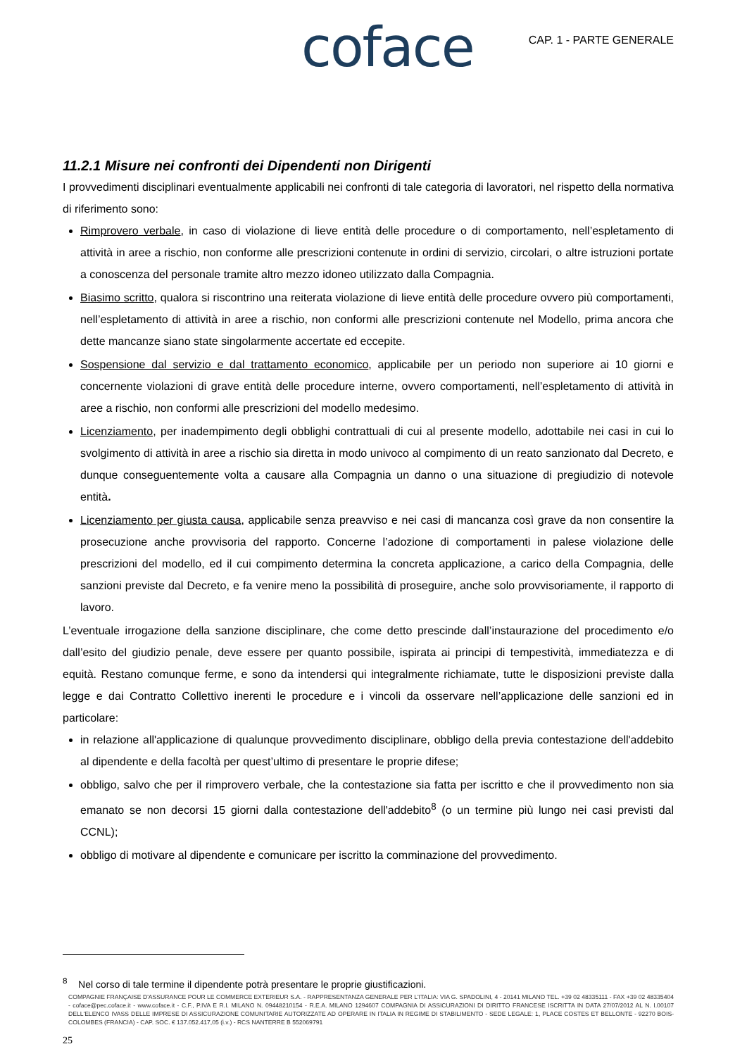coface CAP. 1 - PARTE GENERALE
11.2.1 Misure nei confronti dei Dipendenti non Dirigenti
I provvedimenti disciplinari eventualmente applicabili nei confronti di tale categoria di lavoratori, nel rispetto della normativa di riferimento sono:
Rimprovero verbale, in caso di violazione di lieve entità delle procedure o di comportamento, nell’espletamento di attività in aree a rischio, non conforme alle prescrizioni contenute in ordini di servizio, circolari, o altre istruzioni portate a conoscenza del personale tramite altro mezzo idoneo utilizzato dalla Compagnia.
Biasimo scritto, qualora si riscontrino una reiterata violazione di lieve entità delle procedure ovvero più comportamenti, nell’espletamento di attività in aree a rischio, non conformi alle prescrizioni contenute nel Modello, prima ancora che dette mancanze siano state singolarmente accertate ed eccepite.
Sospensione dal servizio e dal trattamento economico, applicabile per un periodo non superiore ai 10 giorni e concernente violazioni di grave entità delle procedure interne, ovvero comportamenti, nell’espletamento di attività in aree a rischio, non conformi alle prescrizioni del modello medesimo.
Licenziamento, per inadempimento degli obblighi contrattuali di cui al presente modello, adottabile nei casi in cui lo svolgimento di attività in aree a rischio sia diretta in modo univoco al compimento di un reato sanzionato dal Decreto, e dunque conseguentemente volta a causare alla Compagnia un danno o una situazione di pregiudizio di notevole entità.
Licenziamento per giusta causa, applicabile senza preavviso e nei casi di mancanza così grave da non consentire la prosecuzione anche provvisoria del rapporto. Concerne l’adozione di comportamenti in palese violazione delle prescrizioni del modello, ed il cui compimento determina la concreta applicazione, a carico della Compagnia, delle sanzioni previste dal Decreto, e fa venire meno la possibilità di proseguire, anche solo provvisoriamente, il rapporto di lavoro.
L’eventuale irrogazione della sanzione disciplinare, che come detto prescinde dall’instaurazione del procedimento e/o dall’esito del giudizio penale, deve essere per quanto possibile, ispirata ai principi di tempestività, immediatezza e di equità. Restano comunque ferme, e sono da intendersi qui integralmente richiamate, tutte le disposizioni previste dalla legge e dai Contratto Collettivo inerenti le procedure e i vincoli da osservare nell’applicazione delle sanzioni ed in particolare:
in relazione all'applicazione di qualunque provvedimento disciplinare, obbligo della previa contestazione dell'addebito al dipendente e della facoltà per quest’ultimo di presentare le proprie difese;
obbligo, salvo che per il rimprovero verbale, che la contestazione sia fatta per iscritto e che il provvedimento non sia emanato se non decorsi 15 giorni dalla contestazione dell'addebito<sup>8</sup> (o un termine più lungo nei casi previsti dal CCNL);
obbligo di motivare al dipendente e comunicare per iscritto la comminazione del provvedimento.
<sup>8</sup> Nel corso di tale termine il dipendente potrà presentare le proprie giustificazioni.
COMPAGNIE FRANÇAISE D'ASSURANCE POUR LE COMMERCE EXTERIEUR S.A. - RAPPRESENTANZA GENERALE PER L'ITALIA: VIA G. SPADOLINI, 4 - 20141 MILANO TEL. +39 02 48335111 - FAX +39 02 48335404 - coface@pec.coface.it - www.coface.it - C.F., P.IVA E R.I. MILANO N. 09448210154 - R.E.A. MILANO 1294607 COMPAGNIA DI ASSICURAZIONI DI DIRITTO FRANCESE ISCRITTA IN DATA 27/07/2012 AL N. I.00107 DELL'ELENCO IVASS DELLE IMPRESE DI ASSICURAZIONE COMUNITARIE AUTORIZZATE AD OPERARE IN ITALIA IN REGIME DI STABILIMENTO - SEDE LEGALE: 1, PLACE COSTES ET BELLONTE - 92270 BOIS-COLOMBES (FRANCIA) - CAP. SOC. € 137.052.417,05 (i.v.) - RCS NANTERRE B 552069791
25